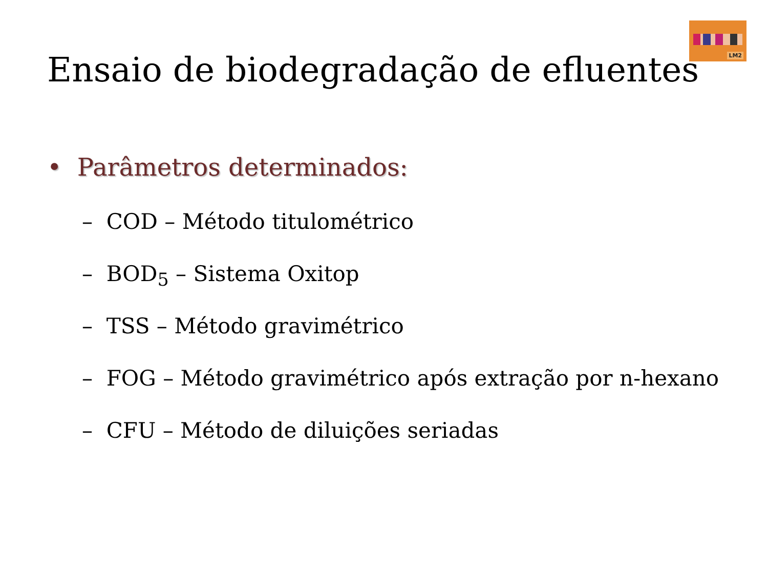LM2
Ensaio de biodegradação de efluentes
• Parâmetros determinados:
– COD – Método titulométrico
– BOD<sub>5</sub> – Sistema Oxitop
– TSS – Método gravimétrico
– FOG – Método gravimétrico após extração por n-hexano
– CFU – Método de diluições seriadas